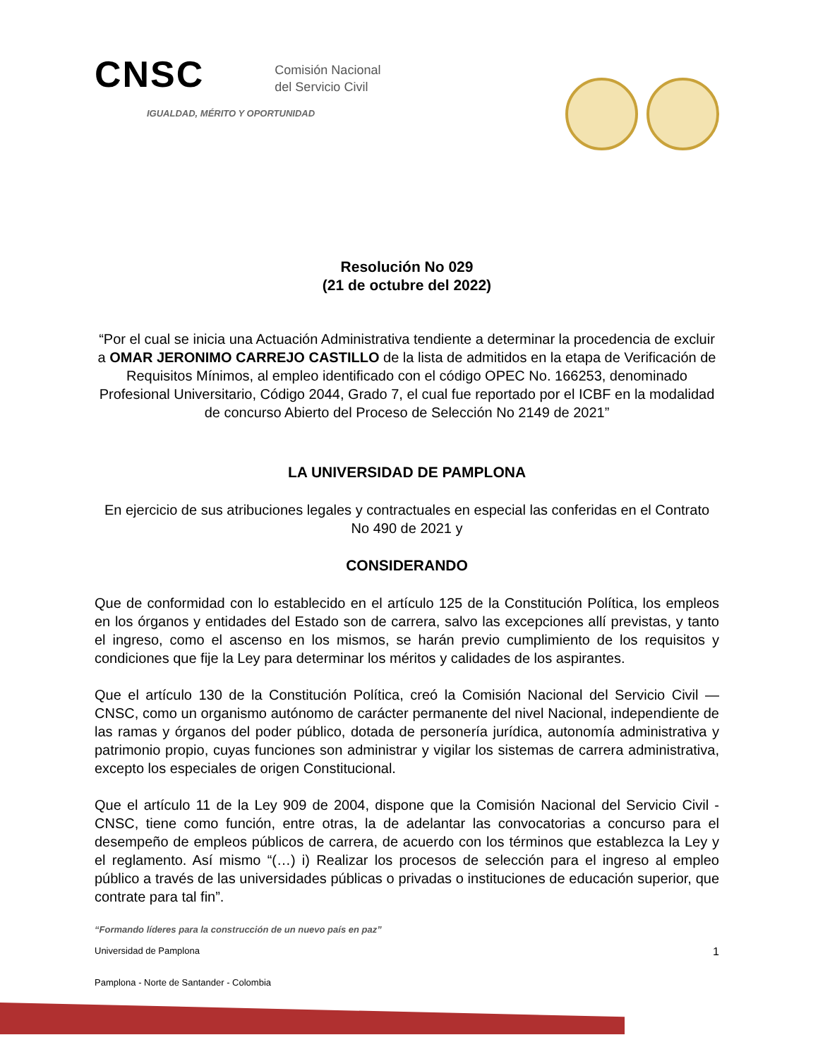CNSC Comisión Nacional
del Servicio Civil
IGUALDAD, MÉRITO Y OPORTUNIDAD
Resolución No 029
(21 de octubre del 2022)
“Por el cual se inicia una Actuación Administrativa tendiente a determinar la procedencia de excluir a OMAR JERONIMO CARREJO CASTILLO de la lista de admitidos en la etapa de Verificación de Requisitos Mínimos, al empleo identificado con el código OPEC No. 166253, denominado Profesional Universitario, Código 2044, Grado 7, el cual fue reportado por el ICBF en la modalidad de concurso Abierto del Proceso de Selección No 2149 de 2021”
LA UNIVERSIDAD DE PAMPLONA
En ejercicio de sus atribuciones legales y contractuales en especial las conferidas en el Contrato No 490 de 2021 y
CONSIDERANDO
Que de conformidad con lo establecido en el artículo 125 de la Constitución Política, los empleos en los órganos y entidades del Estado son de carrera, salvo las excepciones allí previstas, y tanto el ingreso, como el ascenso en los mismos, se harán previo cumplimiento de los requisitos y condiciones que fije la Ley para determinar los méritos y calidades de los aspirantes.
Que el artículo 130 de la Constitución Política, creó la Comisión Nacional del Servicio Civil — CNSC, como un organismo autónomo de carácter permanente del nivel Nacional, independiente de las ramas y órganos del poder público, dotada de personería jurídica, autonomía administrativa y patrimonio propio, cuyas funciones son administrar y vigilar los sistemas de carrera administrativa, excepto los especiales de origen Constitucional.
Que el artículo 11 de la Ley 909 de 2004, dispone que la Comisión Nacional del Servicio Civil - CNSC, tiene como función, entre otras, la de adelantar las convocatorias a concurso para el desempeño de empleos públicos de carrera, de acuerdo con los términos que establezca la Ley y el reglamento. Así mismo “(…) i) Realizar los procesos de selección para el ingreso al empleo público a través de las universidades públicas o privadas o instituciones de educación superior, que contrate para tal fin”.
“Formando líderes para la construcción de un nuevo país en paz”
Universidad de Pamplona 1
Pamplona - Norte de Santander - Colombia